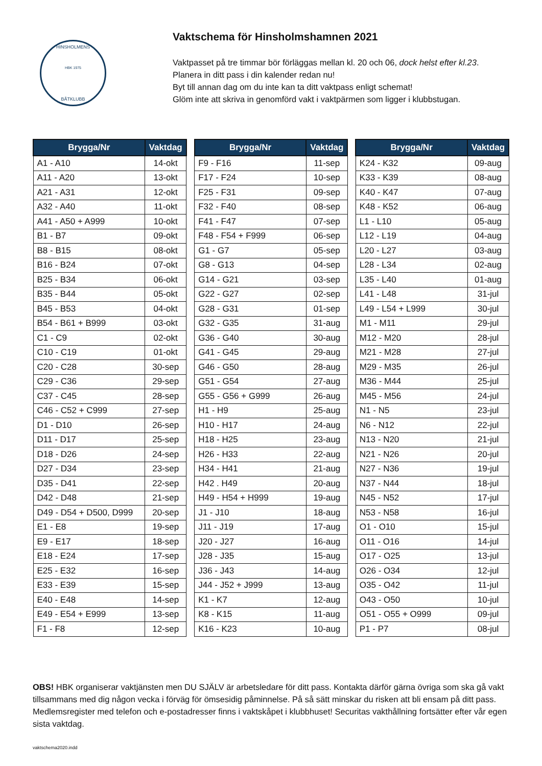HINSHOLMENS
HBK 1975
BÅTKLUBB
Vaktschema för Hinsholmshamnen 2021
Vaktpasset på tre timmar bör förläggas mellan kl. 20 och 06, dock helst efter kl.23.
Planera in ditt pass i din kalender redan nu!
Byt till annan dag om du inte kan ta ditt vaktpass enligt schemat!
Glöm inte att skriva in genomförd vakt i vaktpärmen som ligger i klubbstugan.
| Brygga/Nr | Vaktdag |
| --- | --- |
| A1 - A10 | 14-okt |
| A11 - A20 | 13-okt |
| A21 - A31 | 12-okt |
| A32 - A40 | 11-okt |
| A41 - A50 + A999 | 10-okt |
| B1 - B7 | 09-okt |
| B8 - B15 | 08-okt |
| B16 - B24 | 07-okt |
| B25 - B34 | 06-okt |
| B35 - B44 | 05-okt |
| B45 - B53 | 04-okt |
| B54 - B61 + B999 | 03-okt |
| C1 - C9 | 02-okt |
| C10 - C19 | 01-okt |
| C20 - C28 | 30-sep |
| C29 - C36 | 29-sep |
| C37 - C45 | 28-sep |
| C46 - C52 + C999 | 27-sep |
| D1 - D10 | 26-sep |
| D11 - D17 | 25-sep |
| D18 - D26 | 24-sep |
| D27 - D34 | 23-sep |
| D35 - D41 | 22-sep |
| D42 - D48 | 21-sep |
| D49 - D54 + D500, D999 | 20-sep |
| E1 - E8 | 19-sep |
| E9 - E17 | 18-sep |
| E18 - E24 | 17-sep |
| E25 - E32 | 16-sep |
| E33 - E39 | 15-sep |
| E40 - E48 | 14-sep |
| E49 - E54 + E999 | 13-sep |
| F1 - F8 | 12-sep |
| Brygga/Nr | Vaktdag |
| --- | --- |
| F9 - F16 | 11-sep |
| F17 - F24 | 10-sep |
| F25 - F31 | 09-sep |
| F32 - F40 | 08-sep |
| F41 - F47 | 07-sep |
| F48 - F54 + F999 | 06-sep |
| G1 - G7 | 05-sep |
| G8 - G13 | 04-sep |
| G14 - G21 | 03-sep |
| G22 - G27 | 02-sep |
| G28 - G31 | 01-sep |
| G32 - G35 | 31-aug |
| G36 - G40 | 30-aug |
| G41 - G45 | 29-aug |
| G46 - G50 | 28-aug |
| G51 - G54 | 27-aug |
| G55 - G56 + G999 | 26-aug |
| H1 - H9 | 25-aug |
| H10 - H17 | 24-aug |
| H18 - H25 | 23-aug |
| H26 - H33 | 22-aug |
| H34 - H41 | 21-aug |
| H42 . H49 | 20-aug |
| H49 - H54 + H999 | 19-aug |
| J1 - J10 | 18-aug |
| J11 - J19 | 17-aug |
| J20 - J27 | 16-aug |
| J28 - J35 | 15-aug |
| J36 - J43 | 14-aug |
| J44 - J52 + J999 | 13-aug |
| K1 - K7 | 12-aug |
| K8 - K15 | 11-aug |
| K16 - K23 | 10-aug |
| Brygga/Nr | Vaktdag |
| --- | --- |
| K24 - K32 | 09-aug |
| K33 - K39 | 08-aug |
| K40 - K47 | 07-aug |
| K48 - K52 | 06-aug |
| L1 - L10 | 05-aug |
| L12 - L19 | 04-aug |
| L20 - L27 | 03-aug |
| L28 - L34 | 02-aug |
| L35 - L40 | 01-aug |
| L41 - L48 | 31-jul |
| L49 - L54 + L999 | 30-jul |
| M1 - M11 | 29-jul |
| M12 - M20 | 28-jul |
| M21 - M28 | 27-jul |
| M29 - M35 | 26-jul |
| M36 - M44 | 25-jul |
| M45 - M56 | 24-jul |
| N1 - N5 | 23-jul |
| N6 - N12 | 22-jul |
| N13 - N20 | 21-jul |
| N21 - N26 | 20-jul |
| N27 - N36 | 19-jul |
| N37 - N44 | 18-jul |
| N45 - N52 | 17-jul |
| N53 - N58 | 16-jul |
| O1 - O10 | 15-jul |
| O11 - O16 | 14-jul |
| O17 - O25 | 13-jul |
| O26 - O34 | 12-jul |
| O35 - O42 | 11-jul |
| O43 - O50 | 10-jul |
| O51 - O55 + O999 | 09-jul |
| P1 - P7 | 08-jul |
OBS! HBK organiserar vaktjänsten men DU SJÄLV är arbetsledare för ditt pass. Kontakta därför gärna övriga som ska gå vakt tillsammans med dig någon vecka i förväg för ömsesidig påminnelse. På så sätt minskar du risken att bli ensam på ditt pass. Medlemsregister med telefon och e-postadresser finns i vaktskåpet i klubbhuset! Securitas vakthållning fortsätter efter vår egen sista vaktdag.
vaktschema2020.indd